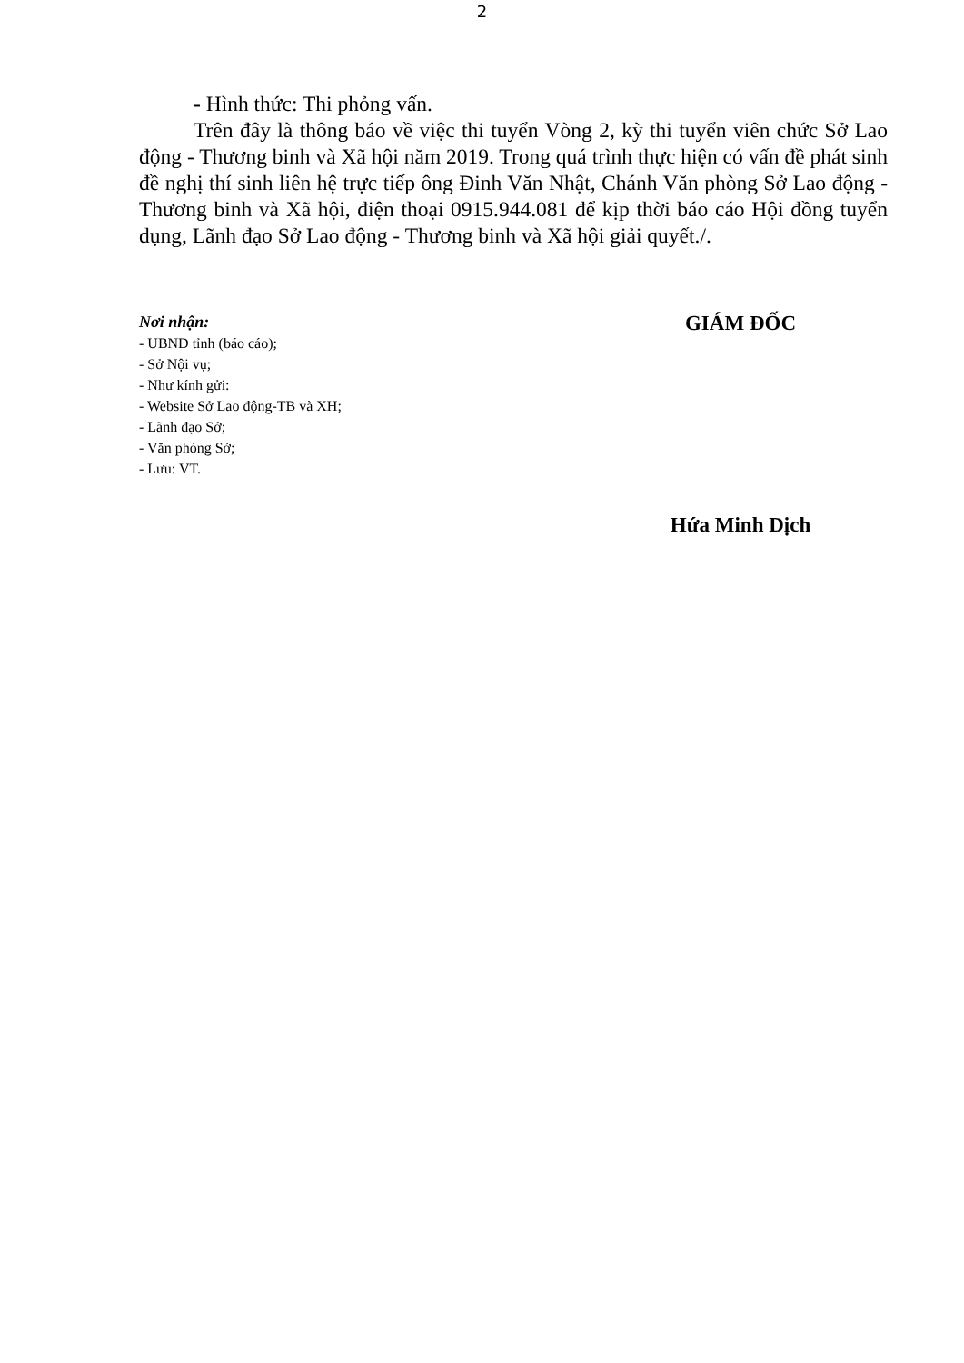2
- Hình thức: Thi phỏng vấn.
Trên đây là thông báo về việc thi tuyển Vòng 2, kỳ thi tuyển viên chức Sở Lao động - Thương binh và Xã hội năm 2019. Trong quá trình thực hiện có vấn đề phát sinh đề nghị thí sinh liên hệ trực tiếp ông Đinh Văn Nhật, Chánh Văn phòng Sở Lao động - Thương binh và Xã hội, điện thoại 0915.944.081 để kịp thời báo cáo Hội đồng tuyển dụng, Lãnh đạo Sở Lao động - Thương binh và Xã hội giải quyết./.
Nơi nhận:
- UBND tỉnh (báo cáo);
- Sở Nội vụ;
- Như kính gửi:
- Website Sở Lao động-TB và XH;
- Lãnh đạo Sở;
- Văn phòng Sở;
- Lưu: VT.
GIÁM ĐỐC
Hứa Minh Dịch